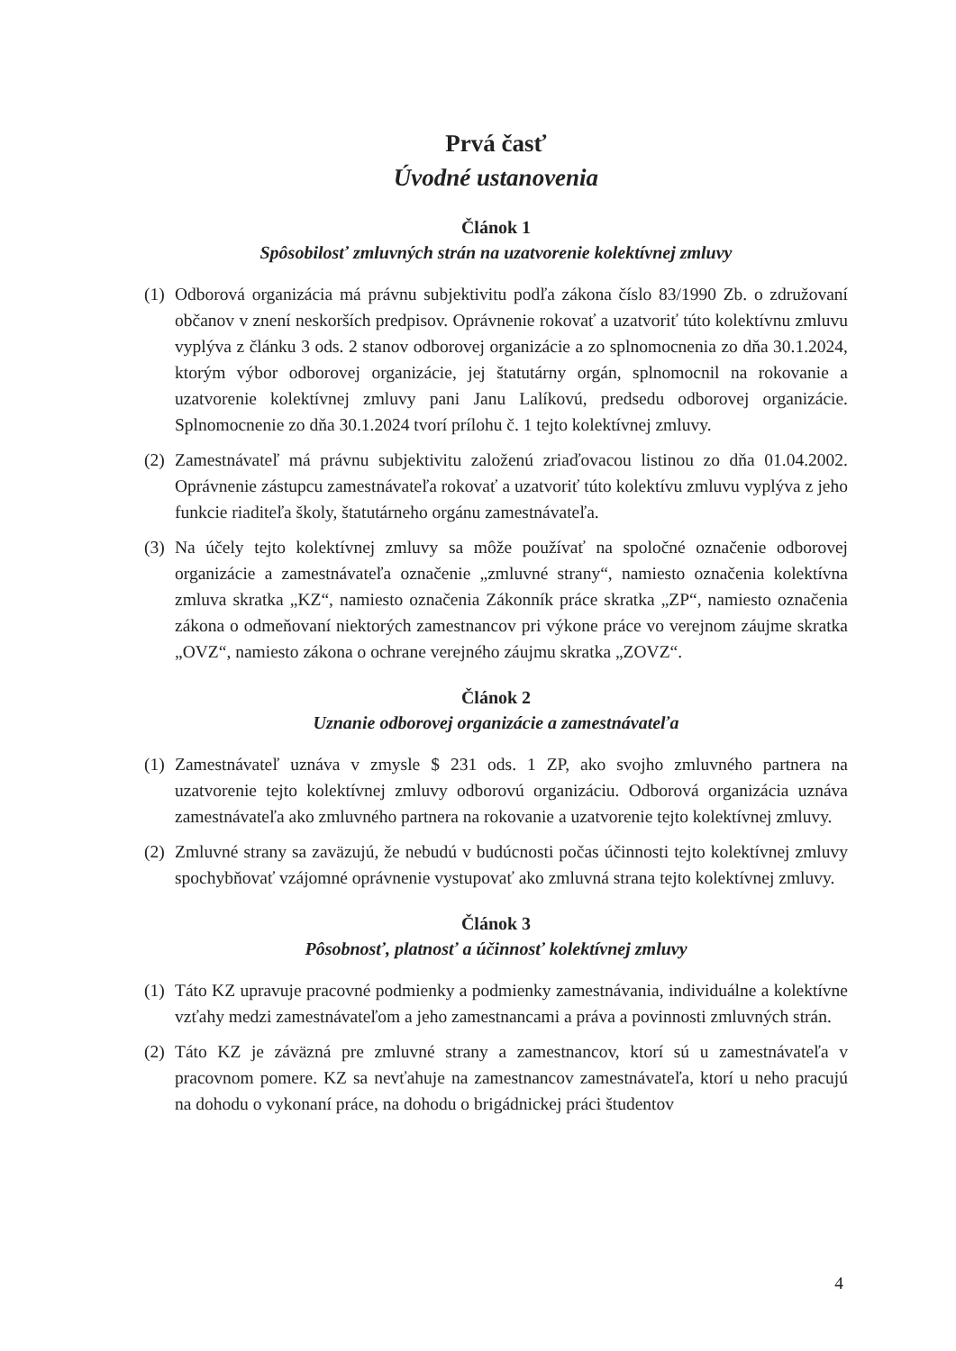Prvá časť
Úvodné ustanovenia
Článok 1
Spôsobilosť zmluvných strán na uzatvorenie kolektívnej zmluvy
(1) Odborová organizácia má právnu subjektivitu podľa zákona číslo 83/1990 Zb. o združovaní občanov v znení neskorších predpisov. Oprávnenie rokovať a uzatvoriť túto kolektívnu zmluvu vyplýva z článku 3 ods. 2 stanov odborovej organizácie a zo splnomocnenia zo dňa 30.1.2024, ktorým výbor odborovej organizácie, jej štatutárny orgán, splnomocnil na rokovanie a uzatvorenie kolektívnej zmluvy pani Janu Lalíkovú, predsedu odborovej organizácie. Splnomocnenie zo dňa 30.1.2024 tvorí prílohu č. 1 tejto kolektívnej zmluvy.
(2) Zamestnávateľ má právnu subjektivitu založenú zriaďovacou listinou zo dňa 01.04.2002. Oprávnenie zástupcu zamestnávateľa rokovať a uzatvoriť túto kolektívu zmluvu vyplýva z jeho funkcie riaditeľa školy, štatutárneho orgánu zamestnávateľa.
(3) Na účely tejto kolektívnej zmluvy sa môže používať na spoločné označenie odborovej organizácie a zamestnávateľa označenie „zmluvné strany“, namiesto označenia kolektívna zmluva skratka „KZ“, namiesto označenia Zákonník práce skratka „ZP“, namiesto označenia zákona o odmeňovaní niektorých zamestnancov pri výkone práce vo verejnom záujme skratka „OVZ“, namiesto zákona o ochrane verejného záujmu skratka „ZOVZ“.
Článok 2
Uznanie odborovej organizácie a zamestnávateľa
(1) Zamestnávateľ uznáva v zmysle $ 231 ods. 1 ZP, ako svojho zmluvného partnera na uzatvorenie tejto kolektívnej zmluvy odborovú organizáciu. Odborová organizácia uznáva zamestnávateľa ako zmluvného partnera na rokovanie a uzatvorenie tejto kolektívnej zmluvy.
(2) Zmluvné strany sa zaväzujú, že nebudú v budúcnosti počas účinnosti tejto kolektívnej zmluvy spochybňovať vzájomné oprávnenie vystupovať ako zmluvná strana tejto kolektívnej zmluvy.
Článok 3
Pôsobnosť, platnosť a účinnosť kolektívnej zmluvy
(1) Táto KZ upravuje pracovné podmienky a podmienky zamestnávania, individuálne a kolektívne vzťahy medzi zamestnávateľom a jeho zamestnancami a práva a povinnosti zmluvných strán.
(2) Táto KZ je záväzná pre zmluvné strany a zamestnancov, ktorí sú u zamestnávateľa v pracovnom pomere. KZ sa nevťahuje na zamestnancov zamestnávateľa, ktorí u neho pracujú na dohodu o vykonaní práce, na dohodu o brigádnickej práci študentov
4